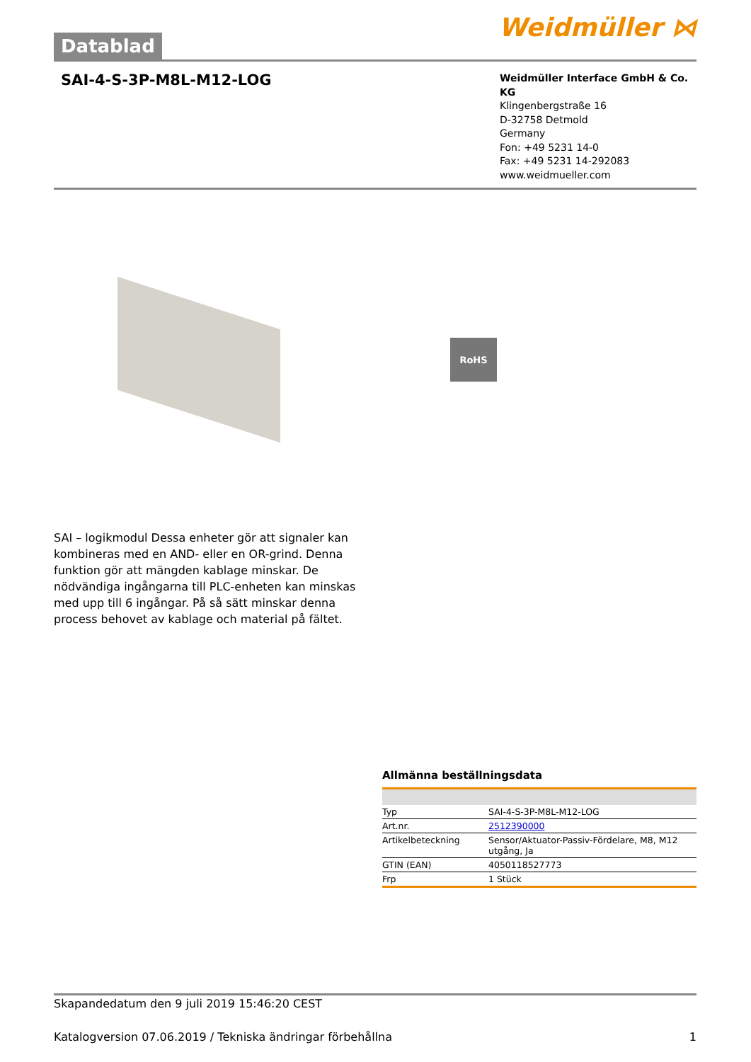Datablad
Weidmüller ⋈
SAI-4-S-3P-M8L-M12-LOG
Weidmüller Interface GmbH & Co. KG
Klingenbergstraße 16
D-32758 Detmold
Germany
Fon: +49 5231 14-0
Fax: +49 5231 14-292083
www.weidmueller.com
RoHS
SAI – logikmodul Dessa enheter gör att signaler kan kombineras med en AND- eller en OR-grind. Denna funktion gör att mängden kablage minskar. De nödvändiga ingångarna till PLC-enheten kan minskas med upp till 6 ingångar. På så sätt minskar denna process behovet av kablage och material på fältet.
Allmänna beställningsdata
| Typ | SAI-4-S-3P-M8L-M12-LOG |
| Art.nr. | 2512390000 |
| Artikelbeteckning | Sensor/Aktuator-Passiv-Fördelare, M8, M12 utgång, Ja |
| GTIN (EAN) | 4050118527773 |
| Frp | 1 Stück |
Skapandedatum den 9 juli 2019 15:46:20 CEST
Katalogversion 07.06.2019 / Tekniska ändringar förbehållna 1